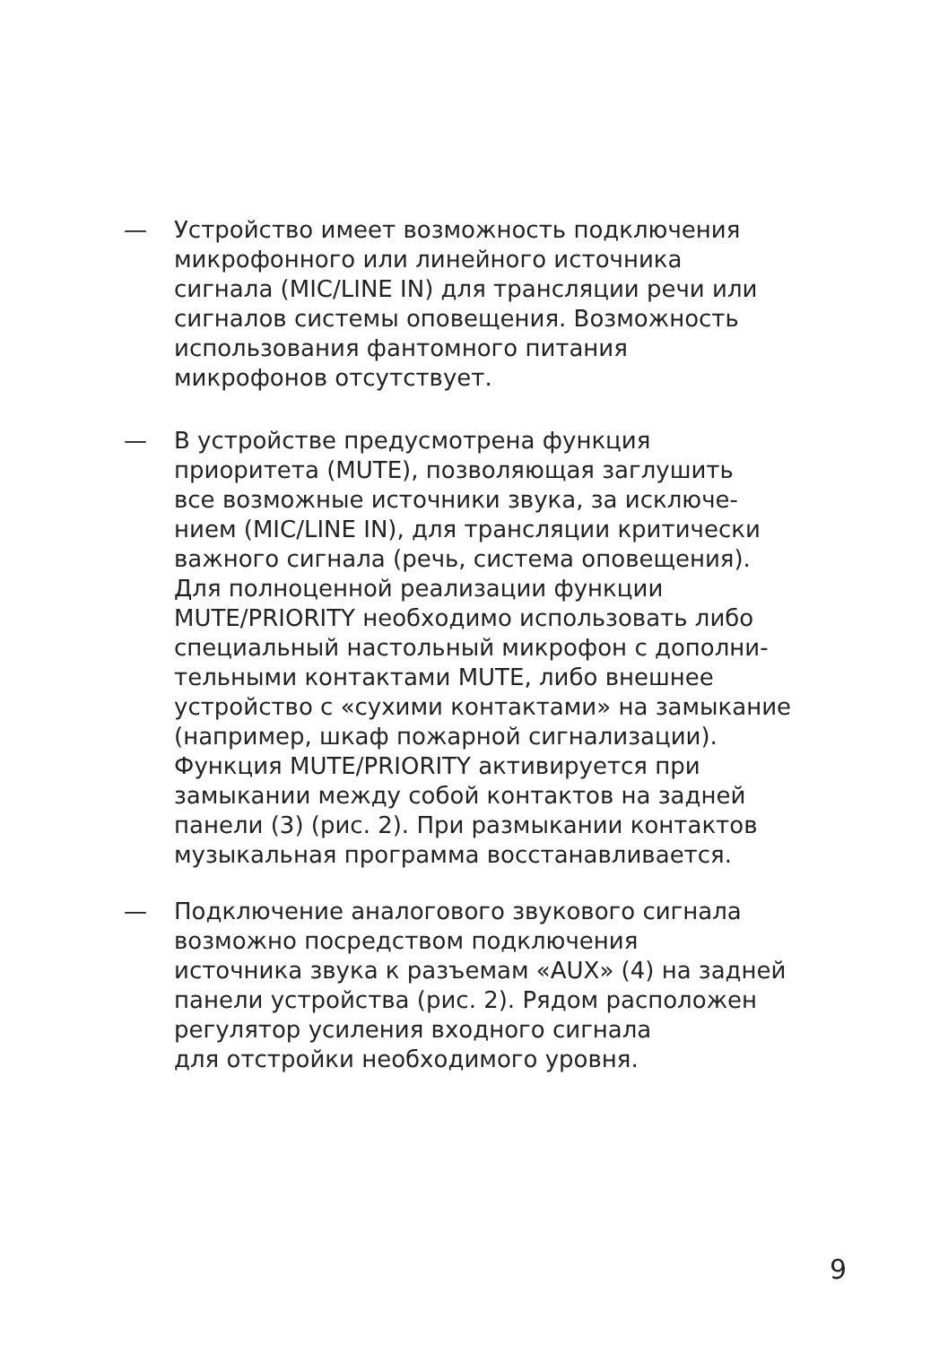— Устройство имеет возможность подключения
микрофонного или линейного источника
сигнала (MIC/LINE IN) для трансляции речи или
сигналов системы оповещения. Возможность
использования фантомного питания
микрофонов отсутствует.
— В устройстве предусмотрена функция
приоритета (MUTE), позволяющая заглушить
все возможные источники звука, за исключе-
нием (MIC/LINE IN), для трансляции критически
важного сигнала (речь, система оповещения).
Для полноценной реализации функции
MUTE/PRIORITY необходимо использовать либо
специальный настольный микрофон с дополни-
тельными контактами MUTE, либо внешнее
устройство с «сухими контактами» на замыкание
(например, шкаф пожарной сигнализации).
Функция MUTE/PRIORITY активируется при
замыкании между собой контактов на задней
панели (3) (рис. 2). При размыкании контактов
музыкальная программа восстанавливается.
— Подключение аналогового звукового сигнала
возможно посредством подключения
источника звука к разъемам «AUX» (4) на задней
панели устройства (рис. 2). Рядом расположен
регулятор усиления входного сигнала
для отстройки необходимого уровня.
9